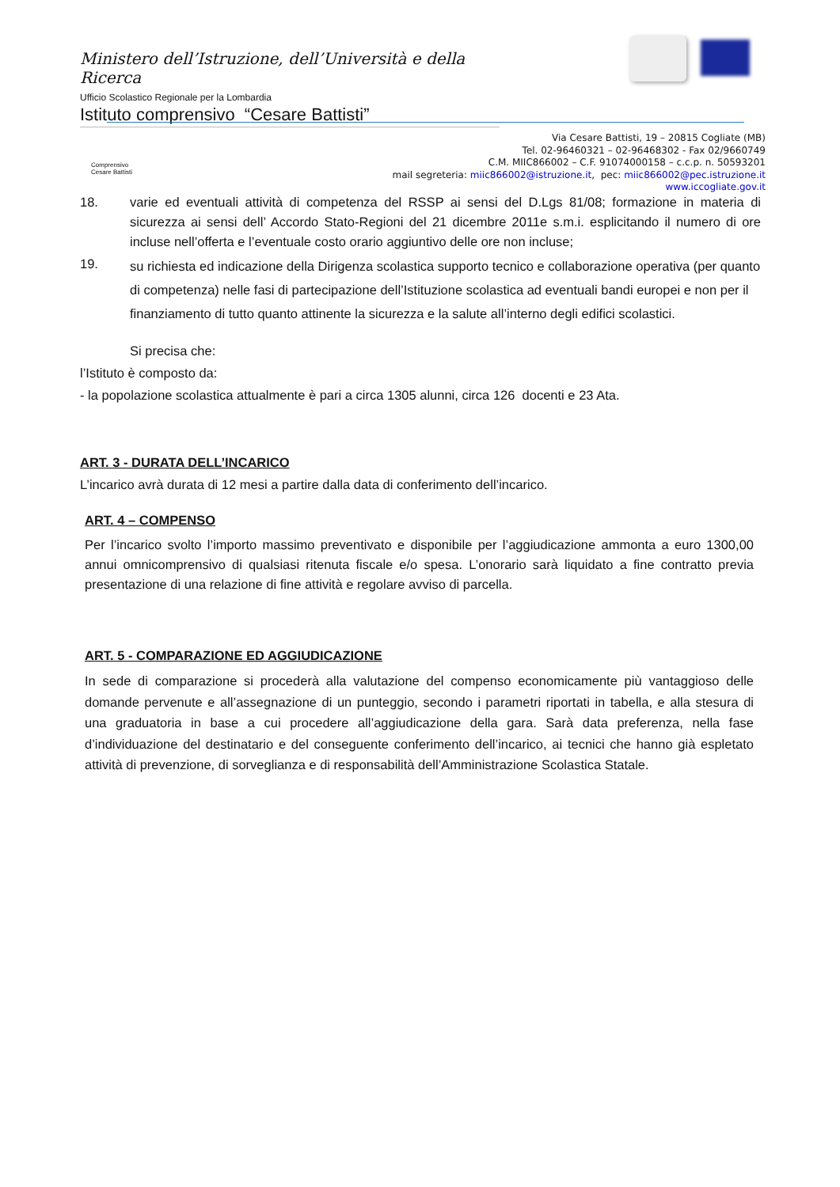Ministero dell’Istruzione, dell’Università e della Ricerca
Ufficio Scolastico Regionale per la Lombardia
Istituto comprensivo “Cesare Battisti”
Comprensivo Cesare Battisti
Via Cesare Battisti, 19 – 20815 Cogliate (MB)
Tel. 02-96460321 – 02-96468302 - Fax 02/9660749
C.M. MIIC866002 – C.F. 91074000158 – c.c.p. n. 50593201
mail segreteria: miic866002@istruzione.it, pec: miic866002@pec.istruzione.it
www.iccogliate.gov.it
18. varie ed eventuali attività di competenza del RSSP ai sensi del D.Lgs 81/08; formazione in materia di sicurezza ai sensi dell’ Accordo Stato-Regioni del 21 dicembre 2011e s.m.i. esplicitando il numero di ore incluse nell’offerta e l’eventuale costo orario aggiuntivo delle ore non incluse;
19. su richiesta ed indicazione della Dirigenza scolastica supporto tecnico e collaborazione operativa (per quanto di competenza) nelle fasi di partecipazione dell’Istituzione scolastica ad eventuali bandi europei e non per il finanziamento di tutto quanto attinente la sicurezza e la salute all’interno degli edifici scolastici.
Si precisa che:
l’Istituto è composto da:
- la popolazione scolastica attualmente è pari a circa 1305 alunni, circa 126 docenti e 23 Ata.
ART. 3 - DURATA DELL’INCARICO
L’incarico avrà durata di 12 mesi a partire dalla data di conferimento dell’incarico.
ART. 4 – COMPENSO
Per l’incarico svolto l’importo massimo preventivato e disponibile per l’aggiudicazione ammonta a euro 1300,00 annui omnicomprensivo di qualsiasi ritenuta fiscale e/o spesa. L’onorario sarà liquidato a fine contratto previa presentazione di una relazione di fine attività e regolare avviso di parcella.
ART. 5 - COMPARAZIONE ED AGGIUDICAZIONE
In sede di comparazione si procederà alla valutazione del compenso economicamente più vantaggioso delle domande pervenute e all’assegnazione di un punteggio, secondo i parametri riportati in tabella, e alla stesura di una graduatoria in base a cui procedere all’aggiudicazione della gara. Sarà data preferenza, nella fase d’individuazione del destinatario e del conseguente conferimento dell’incarico, ai tecnici che hanno già espletato attività di prevenzione, di sorveglianza e di responsabilità dell’Amministrazione Scolastica Statale.